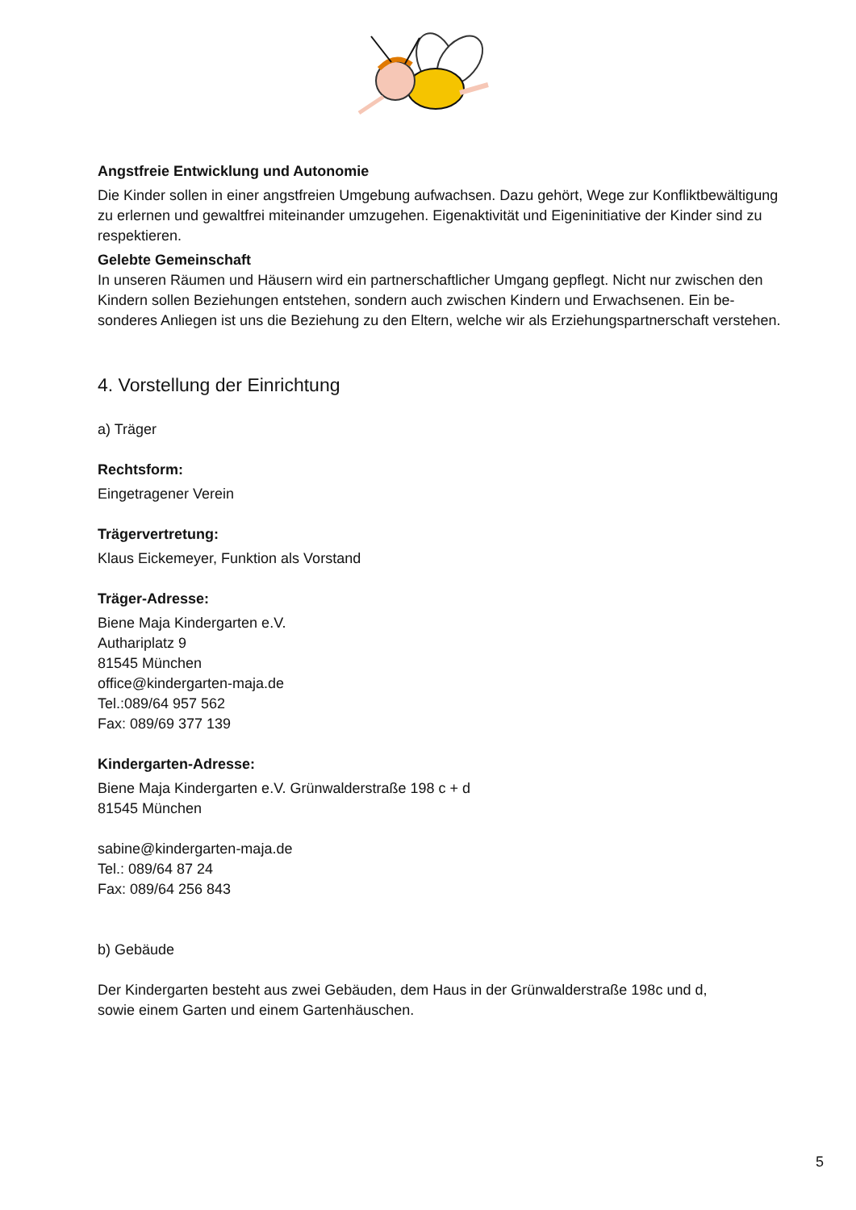Angstfreie Entwicklung und Autonomie
Die Kinder sollen in einer angstfreien Umgebung aufwachsen. Dazu gehört, Wege zur Konfliktbewältigung zu erlernen und gewaltfrei miteinander umzugehen. Eigenaktivität und Eigeninitiative der Kinder sind zu respektieren.
Gelebte Gemeinschaft
In unseren Räumen und Häusern wird ein partnerschaftlicher Umgang gepflegt. Nicht nur zwischen den Kindern sollen Beziehungen entstehen, sondern auch zwischen Kindern und Erwachsenen. Ein be-sonderes Anliegen ist uns die Beziehung zu den Eltern, welche wir als Erziehungspartnerschaft verstehen.
4. Vorstellung der Einrichtung
a) Träger
Rechtsform:
Eingetragener Verein
Trägervertretung:
Klaus Eickemeyer, Funktion als Vorstand
Träger-Adresse:
Biene Maja Kindergarten e.V.
Authariplatz 9
81545 München
office@kindergarten-maja.de
Tel.:089/64 957 562
Fax: 089/69 377 139
Kindergarten-Adresse:
Biene Maja Kindergarten e.V. Grünwalderstraße 198 c + d
81545 München
sabine@kindergarten-maja.de
Tel.: 089/64 87 24
Fax: 089/64 256 843
b) Gebäude
Der Kindergarten besteht aus zwei Gebäuden, dem Haus in der Grünwalderstraße 198c und d,
sowie einem Garten und einem Gartenhäuschen.
5